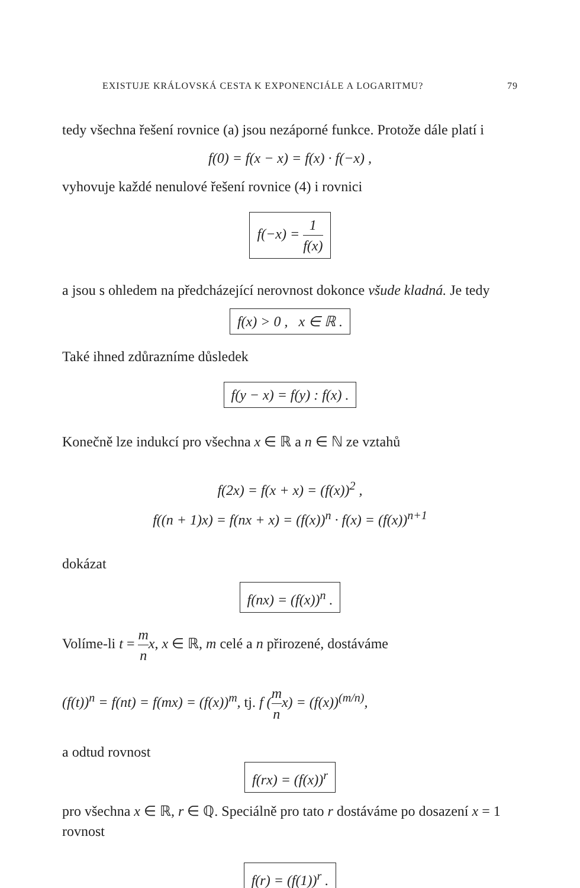EXISTUJE KRÁLOVSKÁ CESTA K EXPONENCIÁLE A LOGARITMU? 79
tedy všechna řešení rovnice (a) jsou nezáporné funkce. Protože dále platí i
f(0) = f(x − x) = f(x) · f(−x) ,
vyhovuje každé nenulové řešení rovnice (4) i rovnici
f(−x) = 1 f(x)
a jsou s ohledem na předcházející nerovnost dokonce všude kladná. Je tedy
f(x) > 0 , x ∈ ℝ .
Také ihned zdůrazníme důsledek
f(y − x) = f(y) : f(x) .
Konečně lze indukcí pro všechna x ∈ ℝ a n ∈ ℕ ze vztahů
f(2x) = f(x + x) = (f(x))<sup>2</sup> ,
f((n + 1)x) = f(nx + x) = (f(x))<sup>n</sup> · f(x) = (f(x))<sup>n+1</sup>
dokázat
f(nx) = (f(x))<sup>n</sup> .
Volíme-li t = m n x, x ∈ ℝ, m celé a n přirozené, dostáváme
(f(t))<sup>n</sup> = f(nt) = f(mx) = (f(x))<sup>m</sup>, tj. f (m nx) = (f(x))<sup>(m/n)</sup>,
a odtud rovnost
f(rx) = (f(x))<sup>r</sup>
pro všechna x ∈ ℝ, r ∈ ℚ. Speciálně pro tato r dostáváme po dosazení x = 1 rovnost
f(r) = (f(1))<sup>r</sup> .